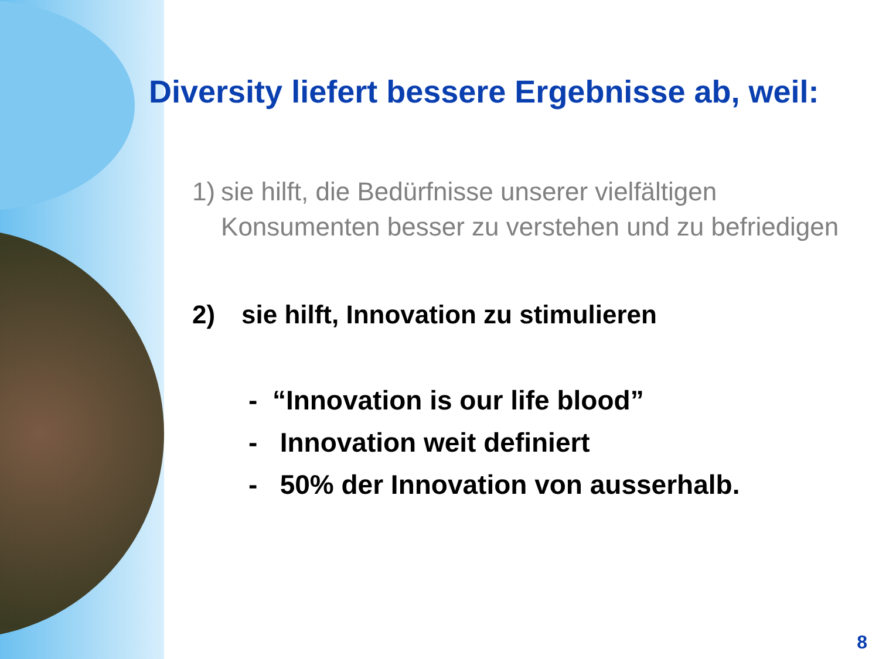Diversity liefert bessere Ergebnisse ab, weil:
1) sie hilft, die Bedürfnisse unserer vielfältigen Konsumenten besser zu verstehen und zu befriedigen
2) sie hilft, Innovation zu stimulieren
- “Innovation is our life blood”
- Innovation weit definiert
- 50% der Innovation von ausserhalb.
8